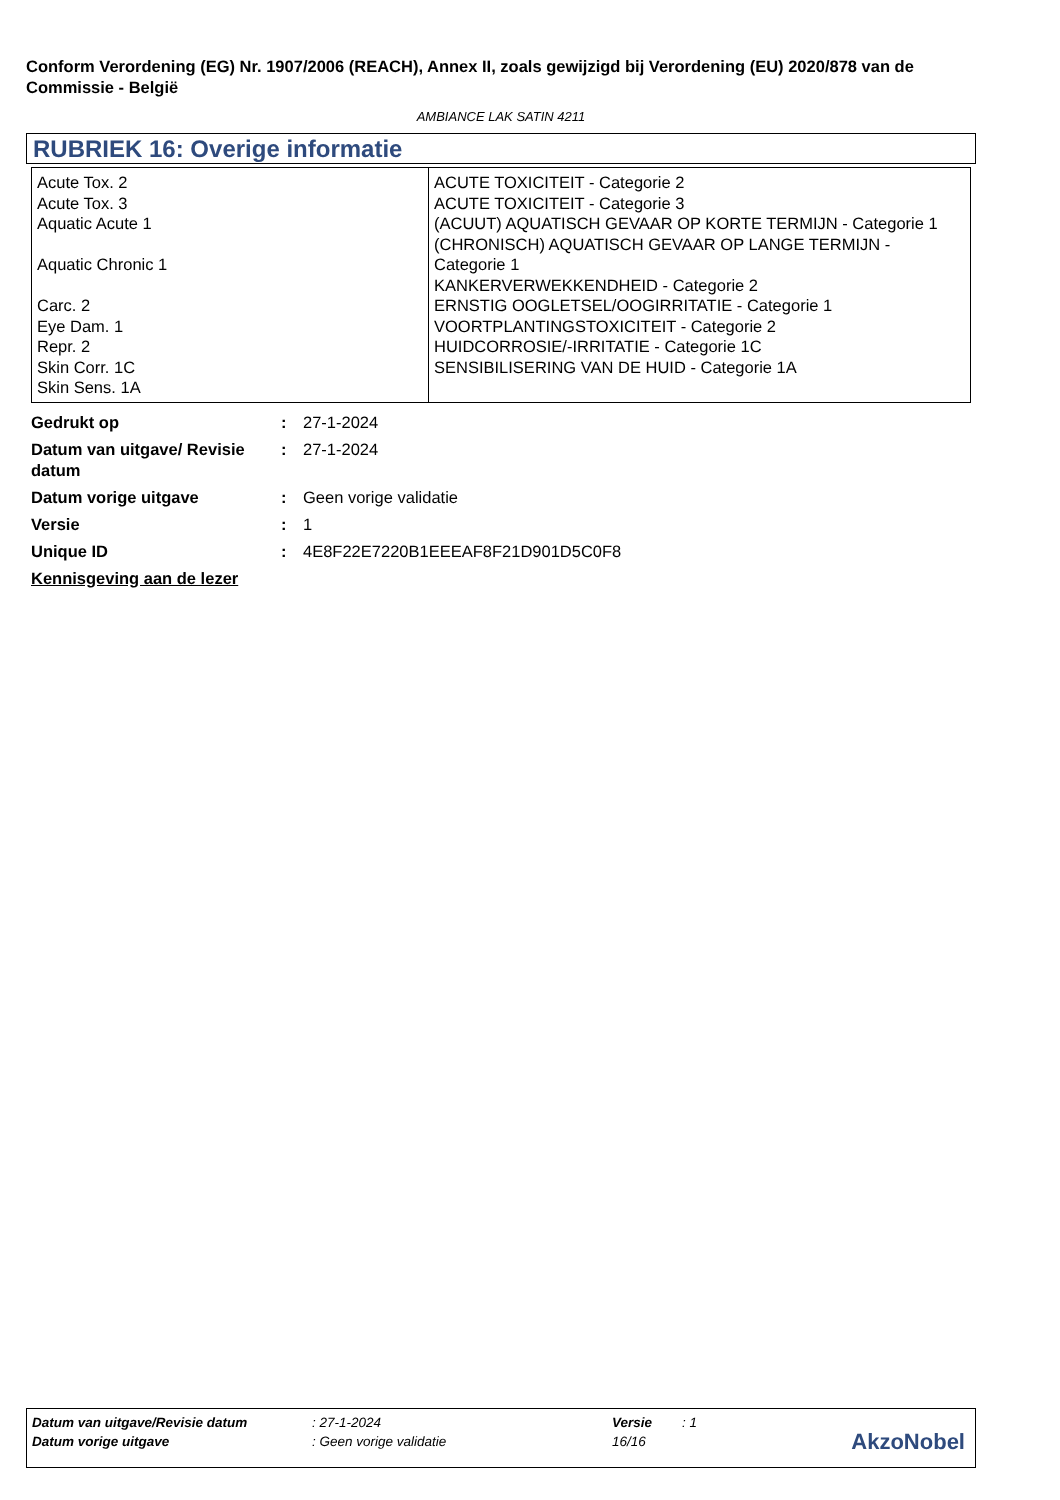Conform Verordening (EG) Nr. 1907/2006 (REACH), Annex II, zoals gewijzigd bij Verordening (EU) 2020/878 van de Commissie - België
AMBIANCE LAK SATIN 4211
RUBRIEK 16: Overige informatie
| Acute Tox. 2 Acute Tox. 3 Aquatic Acute 1 Aquatic Chronic 1 Carc. 2 Eye Dam. 1 Repr. 2 Skin Corr. 1C Skin Sens. 1A | ACUTE TOXICITEIT - Categorie 2 ACUTE TOXICITEIT - Categorie 3 (ACUUT) AQUATISCH GEVAAR OP KORTE TERMIJN - Categorie 1 (CHRONISCH) AQUATISCH GEVAAR OP LANGE TERMIJN - Categorie 1 KANKERVERWEKKENDHEID - Categorie 2 ERNSTIG OOGLETSEL/OOGIRRITATIE - Categorie 1 VOORTPLANTINGSTOXICITEIT - Categorie 2 HUIDCORROSIE/-IRRITATIE - Categorie 1C SENSIBILISERING VAN DE HUID - Categorie 1A |
| Gedrukt op | : | 27-1-2024 |
| Datum van uitgave/ Revisie datum | : | 27-1-2024 |
| Datum vorige uitgave | : | Geen vorige validatie |
| Versie | : | 1 |
| Unique ID | : | 4E8F22E7220B1EEEAF8F21D901D5C0F8 |
| Kennisgeving aan de lezer | | |
| Datum van uitgave/Revisie datum | : 27-1-2024 | Versie | : 1 |
| Datum vorige uitgave | : Geen vorige validatie | 16/16 | |
AkzoNobel